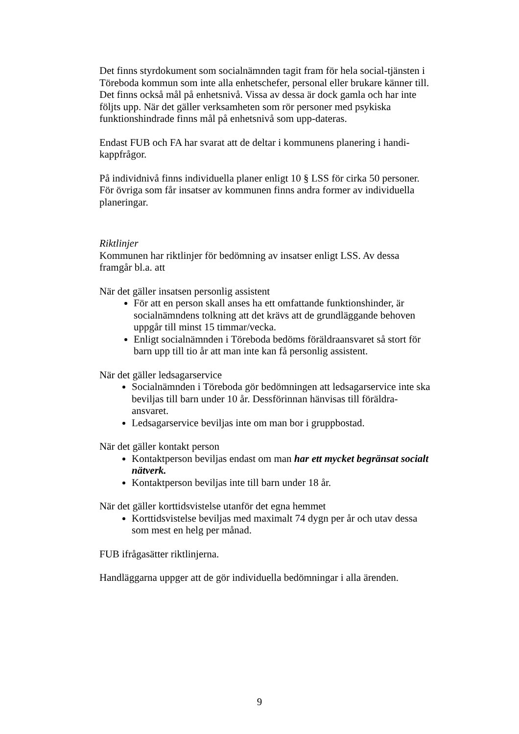Det finns styrdokument som socialnämnden tagit fram för hela social-tjänsten i Töreboda kommun som inte alla enhetschefer, personal eller brukare känner till. Det finns också mål på enhetsnivå. Vissa av dessa är dock gamla och har inte följts upp. När det gäller verksamheten som rör personer med psykiska funktionshindrade finns mål på enhetsnivå som upp-dateras.
Endast FUB och FA har svarat att de deltar i kommunens planering i handi-kappfrågor.
På individnivå finns individuella planer enligt 10 § LSS för cirka 50 personer. För övriga som får insatser av kommunen finns andra former av individuella planeringar.
Riktlinjer
Kommunen har riktlinjer för bedömning av insatser enligt LSS. Av dessa framgår bl.a. att
När det gäller insatsen personlig assistent
För att en person skall anses ha ett omfattande funktionshinder, är socialnämndens tolkning att det krävs att de grundläggande behoven uppgår till minst 15 timmar/vecka.
Enligt socialnämnden i Töreboda bedöms föräldraansvaret så stort för barn upp till tio år att man inte kan få personlig assistent.
När det gäller ledsagarservice
Socialnämnden i Töreboda gör bedömningen att ledsagarservice inte ska beviljas till barn under 10 år. Dessförinnan hänvisas till föräldra-ansvaret.
Ledsagarservice beviljas inte om man bor i gruppbostad.
När det gäller kontakt person
Kontaktperson beviljas endast om man har ett mycket begränsat socialt nätverk.
Kontaktperson beviljas inte till barn under 18 år.
När det gäller korttidsvistelse utanför det egna hemmet
Korttidsvistelse beviljas med maximalt 74 dygn per år och utav dessa som mest en helg per månad.
FUB ifrågasätter riktlinjerna.
Handläggarna uppger att de gör individuella bedömningar i alla ärenden.
9